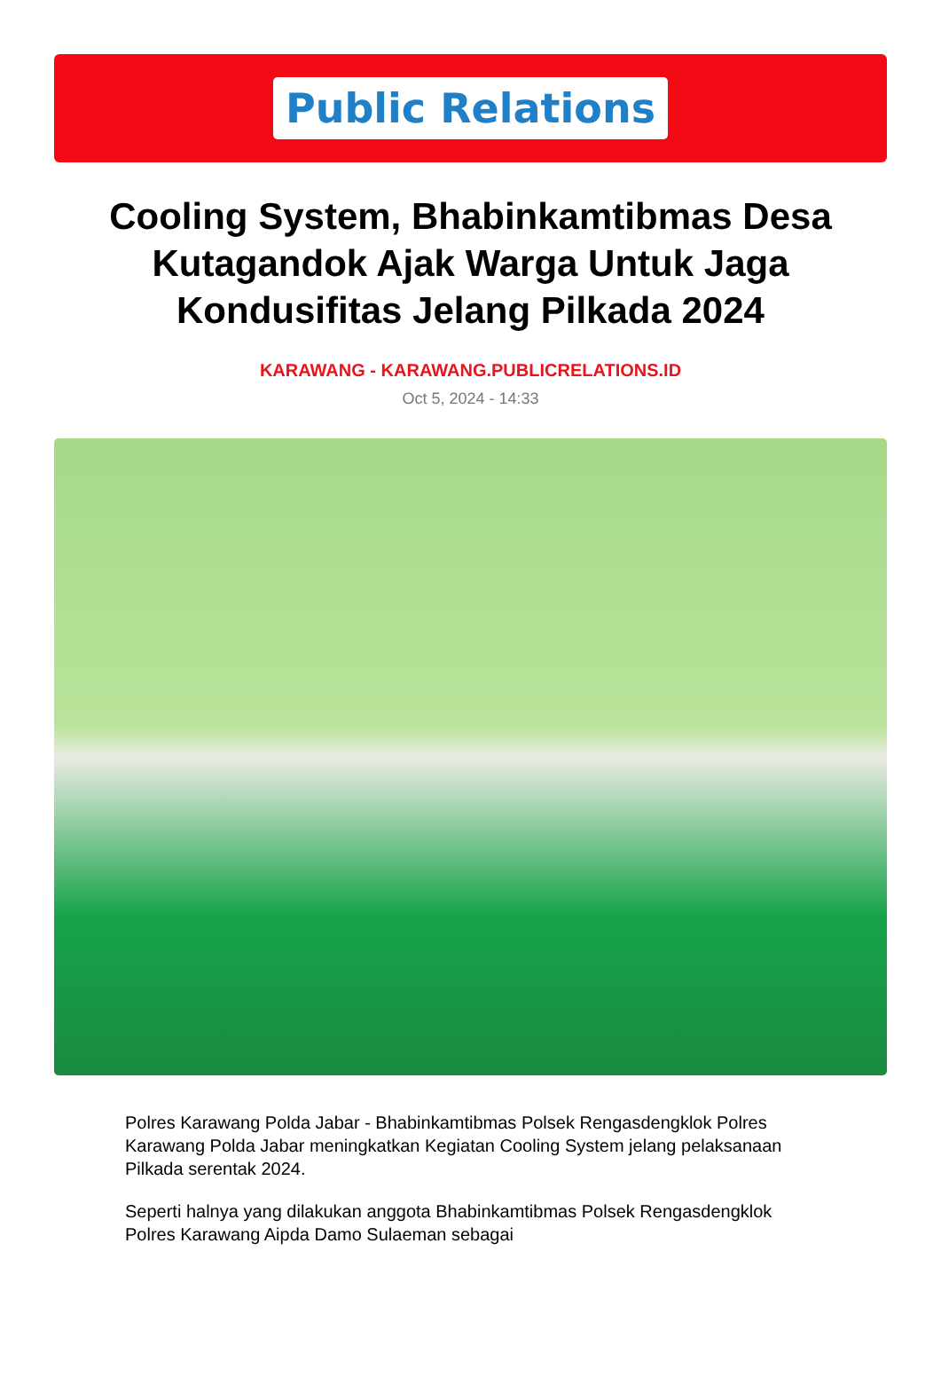Public Relations
Cooling System, Bhabinkamtibmas Desa Kutagandok Ajak Warga Untuk Jaga Kondusifitas Jelang Pilkada 2024
KARAWANG - KARAWANG.PUBLICRELATIONS.ID
Oct 5, 2024 - 14:33
Polres Karawang Polda Jabar - Bhabinkamtibmas Polsek Rengasdengklok Polres Karawang Polda Jabar meningkatkan Kegiatan Cooling System jelang pelaksanaan Pilkada serentak 2024.
Seperti halnya yang dilakukan anggota Bhabinkamtibmas Polsek Rengasdengklok Polres Karawang Aipda Damo Sulaeman sebagai